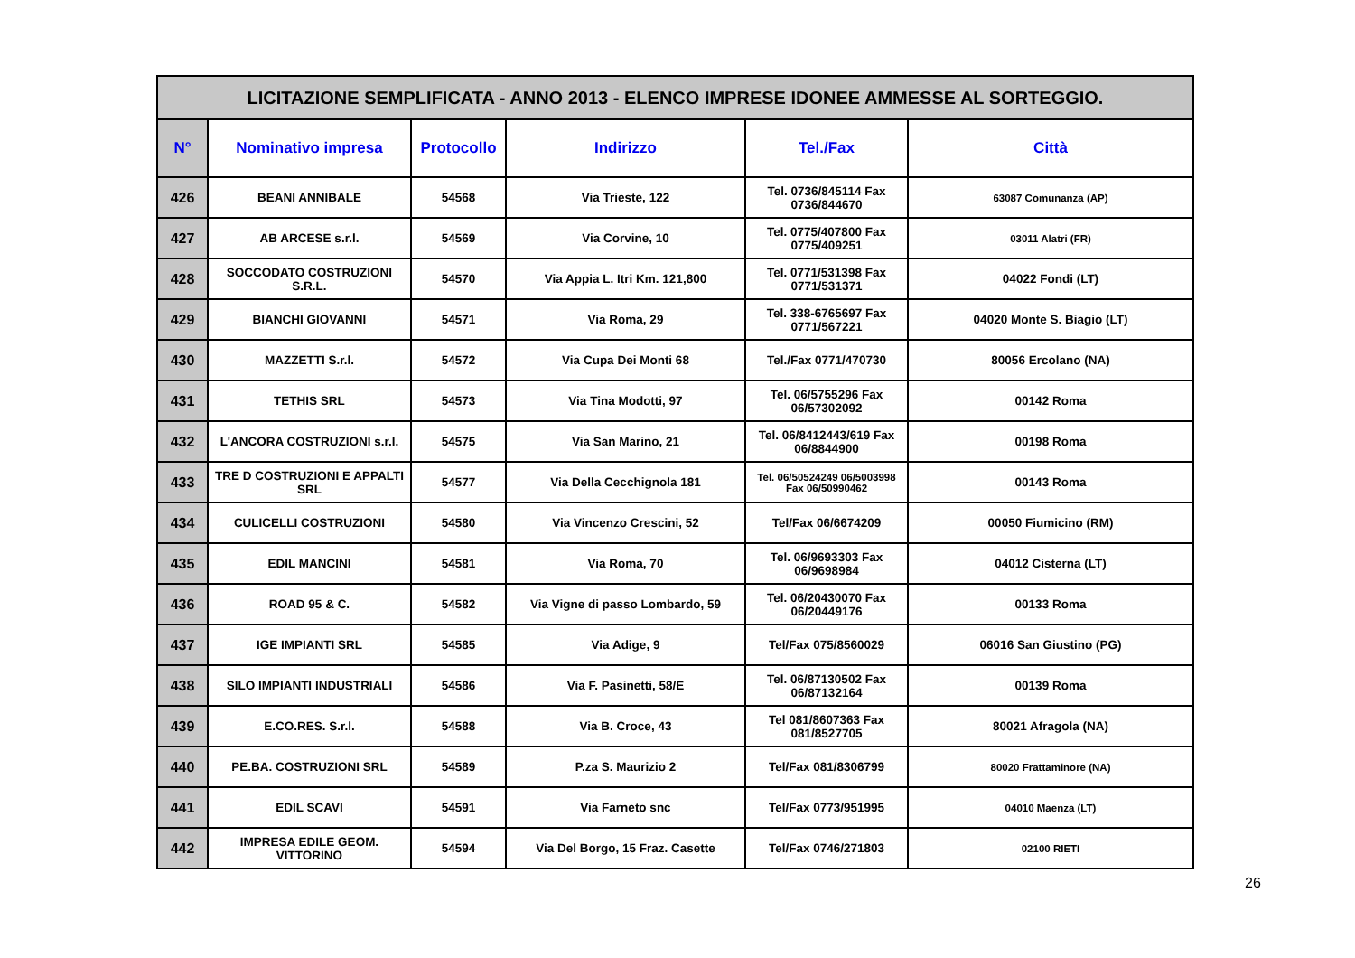| LICITAZIONE SEMPLIFICATA - ANNO 2013 - ELENCO IMPRESE IDONEE AMMESSE AL SORTEGGIO. | | | | | |
| N° | Nominativo impresa | Protocollo | Indirizzo | Tel./Fax | Città |
| 426 | BEANI ANNIBALE | 54568 | Via Trieste, 122 | Tel. 0736/845114 Fax 0736/844670 | 63087 Comunanza (AP) |
| 427 | AB ARCESE s.r.l. | 54569 | Via Corvine, 10 | Tel. 0775/407800 Fax 0775/409251 | 03011 Alatri (FR) |
| 428 | SOCCODATO COSTRUZIONI S.R.L. | 54570 | Via Appia L. Itri Km. 121,800 | Tel. 0771/531398 Fax 0771/531371 | 04022 Fondi (LT) |
| 429 | BIANCHI GIOVANNI | 54571 | Via Roma, 29 | Tel. 338-6765697 Fax 0771/567221 | 04020 Monte S. Biagio (LT) |
| 430 | MAZZETTI S.r.l. | 54572 | Via Cupa Dei Monti 68 | Tel./Fax 0771/470730 | 80056 Ercolano (NA) |
| 431 | TETHIS SRL | 54573 | Via Tina Modotti, 97 | Tel. 06/5755296 Fax 06/57302092 | 00142 Roma |
| 432 | L'ANCORA COSTRUZIONI s.r.l. | 54575 | Via San Marino, 21 | Tel. 06/8412443/619 Fax 06/8844900 | 00198 Roma |
| 433 | TRE D COSTRUZIONI E APPALTI SRL | 54577 | Via Della Cecchignola 181 | Tel. 06/50524249 06/5003998 Fax 06/50990462 | 00143 Roma |
| 434 | CULICELLI COSTRUZIONI | 54580 | Via Vincenzo Crescini, 52 | Tel/Fax 06/6674209 | 00050 Fiumicino (RM) |
| 435 | EDIL MANCINI | 54581 | Via Roma, 70 | Tel. 06/9693303 Fax 06/9698984 | 04012 Cisterna (LT) |
| 436 | ROAD 95 & C. | 54582 | Via Vigne di passo Lombardo, 59 | Tel. 06/20430070 Fax 06/20449176 | 00133 Roma |
| 437 | IGE IMPIANTI SRL | 54585 | Via Adige, 9 | Tel/Fax 075/8560029 | 06016 San Giustino (PG) |
| 438 | SILO IMPIANTI INDUSTRIALI | 54586 | Via F. Pasinetti, 58/E | Tel. 06/87130502 Fax 06/87132164 | 00139 Roma |
| 439 | E.CO.RES. S.r.l. | 54588 | Via B. Croce, 43 | Tel 081/8607363 Fax 081/8527705 | 80021 Afragola (NA) |
| 440 | PE.BA. COSTRUZIONI SRL | 54589 | P.za S. Maurizio 2 | Tel/Fax 081/8306799 | 80020 Frattaminore (NA) |
| 441 | EDIL SCAVI | 54591 | Via Farneto snc | Tel/Fax 0773/951995 | 04010 Maenza (LT) |
| 442 | IMPRESA EDILE GEOM. VITTORINO | 54594 | Via Del Borgo, 15 Fraz. Casette | Tel/Fax 0746/271803 | 02100 RIETI |
26